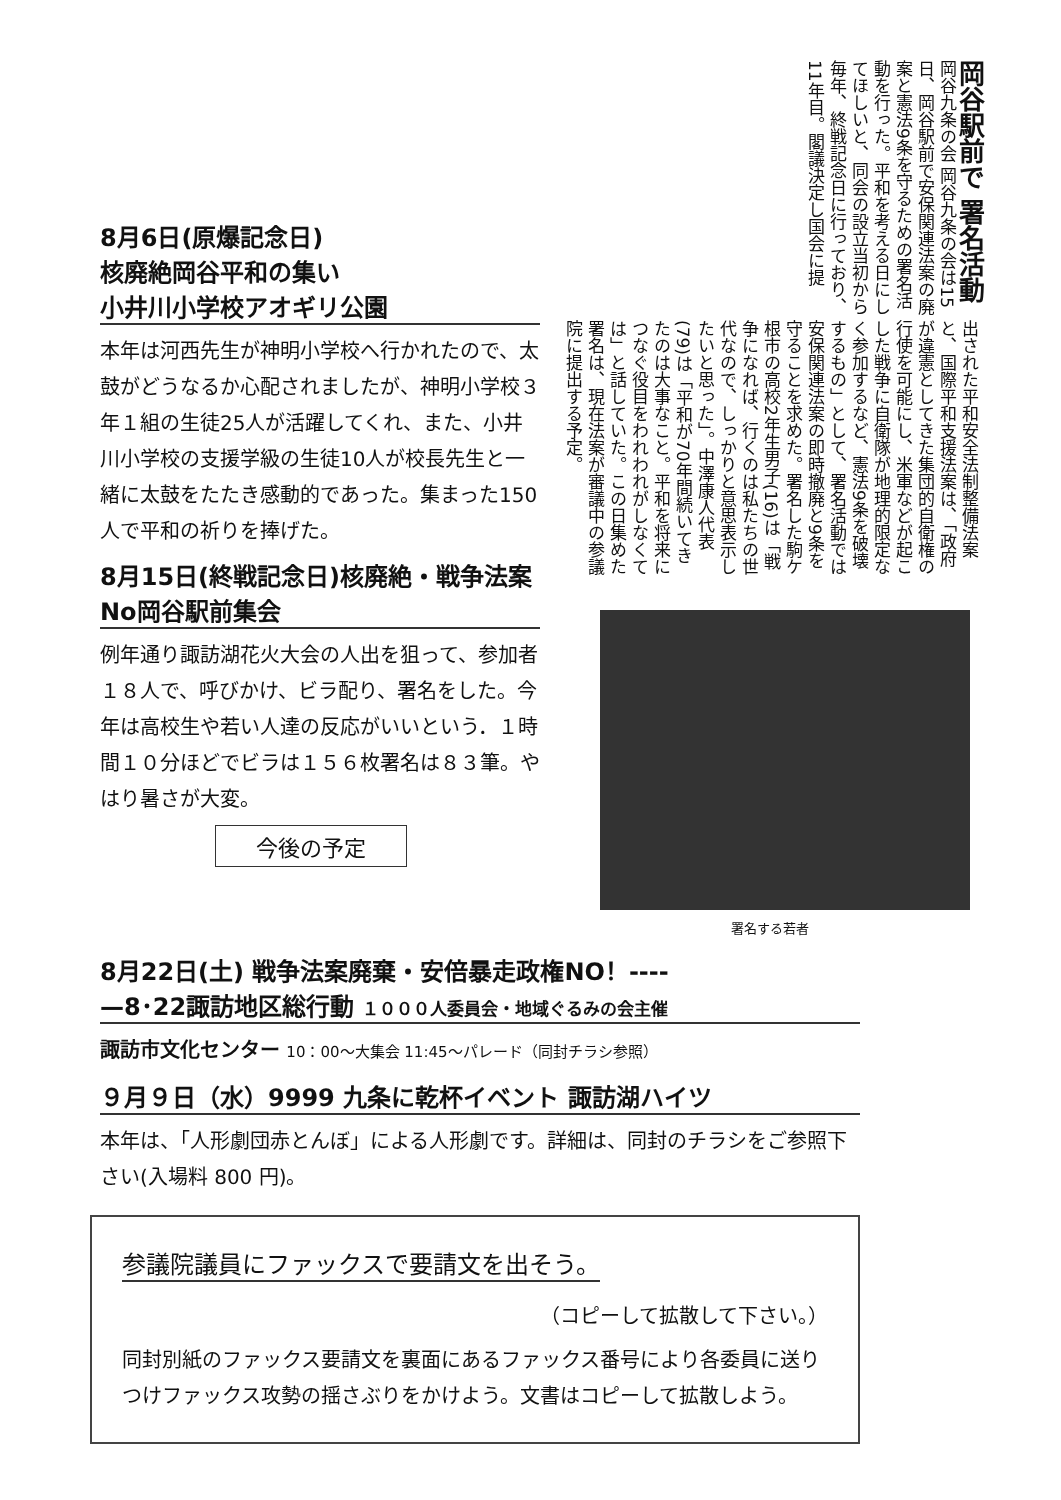8月6日(原爆記念日)
核廃絶岡谷平和の集い
小井川小学校アオギリ公園
本年は河西先生が神明小学校へ行かれたので、太鼓がどうなるか心配されましたが、神明小学校３年１組の生徒25人が活躍してくれ、また、小井川小学校の支援学級の生徒10人が校長先生と一緒に太鼓をたたき感動的であった。集まった150人で平和の祈りを捧げた。
8月15日(終戦記念日)核廃絶・戦争法案No岡谷駅前集会
例年通り諏訪湖花火大会の人出を狙って、参加者１８人で、呼びかけ、ビラ配り、署名をした。今年は高校生や若い人達の反応がいいという．１時間１０分ほどでビラは１５６枚署名は８３筆。やはり暑さが大変。
今後の予定
岡谷駅前で 署名活動 岡谷九条の会 岡谷九条の会は15日、岡谷駅前で安保関連法案の廃案と憲法9条を守るための署名活動を行った。平和を考える日にしてほしいと、同会の設立当初から毎年、終戦記念日に行っており、11年目。閣議決定し国会に提
出された平和安全法制整備法案と、国際平和支援法案は、「政府が違憲としてきた集団的自衛権の行使を可能にし、米軍などが起こした戦争に自衛隊が地理的限定なく参加するなど、憲法9条を破壊するもの」として、署名活動では安保関連法案の即時撤廃と9条を守ることを求めた。署名した駒ケ根市の高校2年生男子(16)は「戦争になれば、行くのは私たちの世代なので、しっかりと意思表示したいと思った」。中澤康人代表(79)は「平和が70年間続いてきたのは大事なこと。平和を将来につなぐ役目をわれわれがしなくては」と話していた。この日集めた署名は、現在法案が審議中の参議院に提出する予定。
署名する若者
8月22日(土) 戦争法案廃棄・安倍暴走政権NO！----
—8･22諏訪地区総行動 １０００人委員会・地域ぐるみの会主催
諏訪市文化センター 10：00～大集会 11:45～パレード（同封チラシ参照）
９月９日（水）9999 九条に乾杯イベント 諏訪湖ハイツ
本年は、「人形劇団赤とんぼ」による人形劇です。詳細は、同封のチラシをご参照下さい(入場料 800 円)。
参議院議員にファックスで要請文を出そう。
（コピーして拡散して下さい。）
同封別紙のファックス要請文を裏面にあるファックス番号により各委員に送りつけファックス攻勢の揺さぶりをかけよう。文書はコピーして拡散しよう。